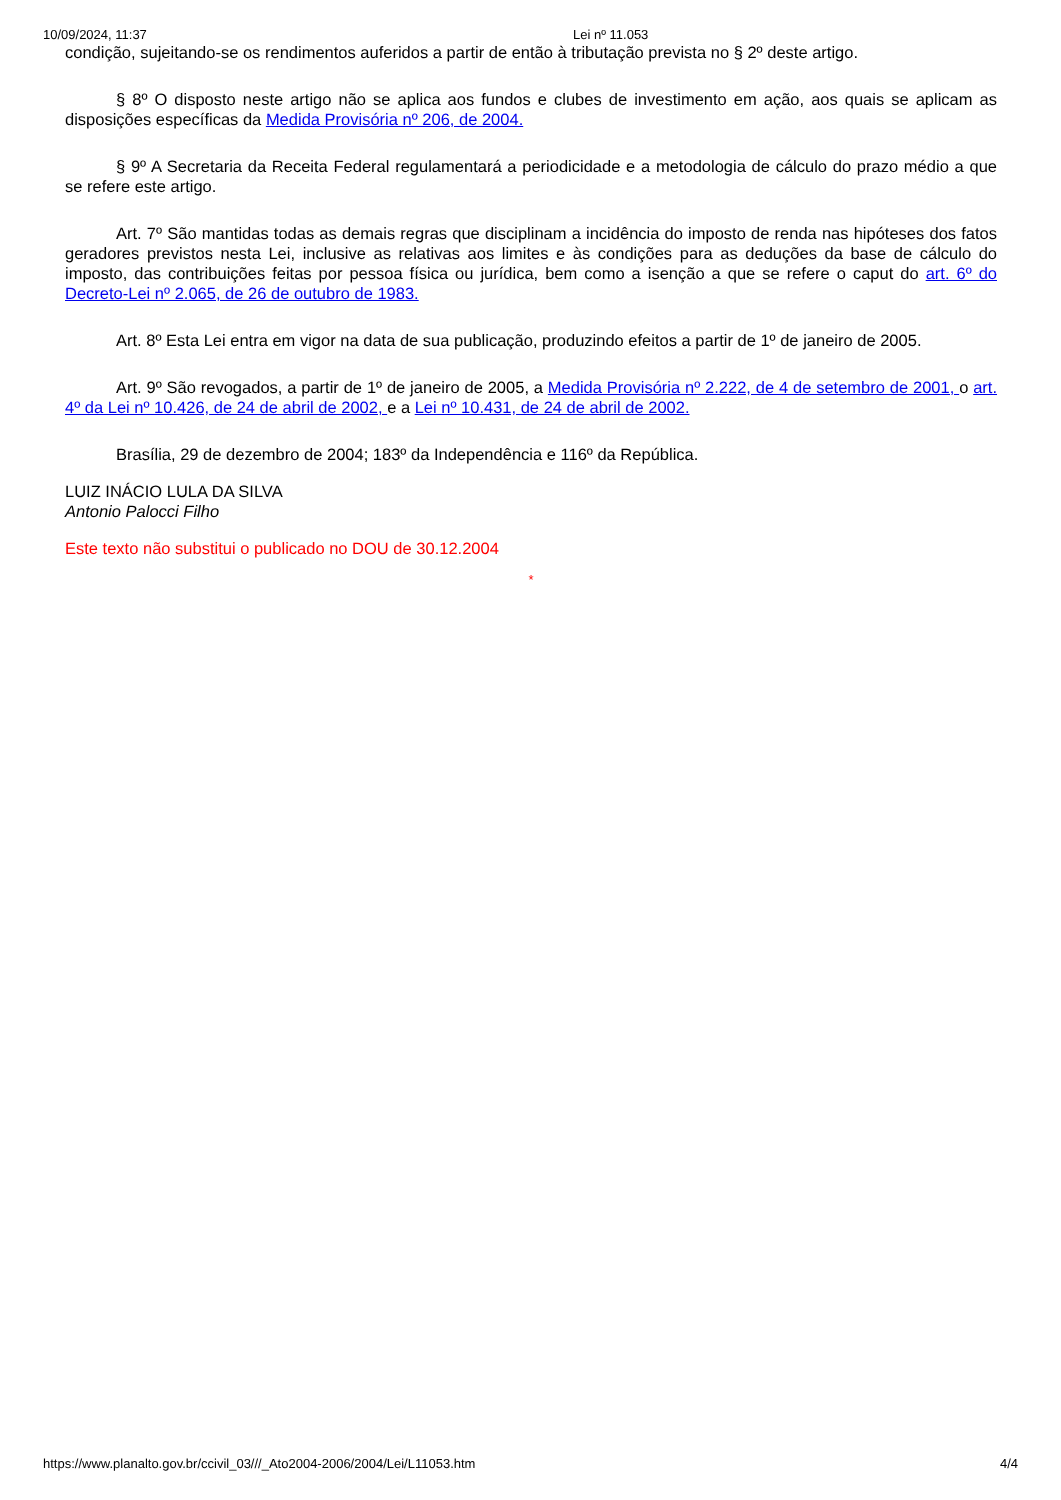10/09/2024, 11:37 Lei nº 11.053
condição, sujeitando-se os rendimentos auferidos a partir de então à tributação prevista no § 2º deste artigo.
§ 8º O disposto neste artigo não se aplica aos fundos e clubes de investimento em ação, aos quais se aplicam as disposições específicas da Medida Provisória nº 206, de 2004.
§ 9º A Secretaria da Receita Federal regulamentará a periodicidade e a metodologia de cálculo do prazo médio a que se refere este artigo.
Art. 7º São mantidas todas as demais regras que disciplinam a incidência do imposto de renda nas hipóteses dos fatos geradores previstos nesta Lei, inclusive as relativas aos limites e às condições para as deduções da base de cálculo do imposto, das contribuições feitas por pessoa física ou jurídica, bem como a isenção a que se refere o caput do art. 6º do Decreto-Lei nº 2.065, de 26 de outubro de 1983.
Art. 8º Esta Lei entra em vigor na data de sua publicação, produzindo efeitos a partir de 1º de janeiro de 2005.
Art. 9º São revogados, a partir de 1º de janeiro de 2005, a Medida Provisória nº 2.222, de 4 de setembro de 2001, o art. 4º da Lei nº 10.426, de 24 de abril de 2002, e a Lei nº 10.431, de 24 de abril de 2002.
Brasília, 29 de dezembro de 2004; 183º da Independência e 116º da República.
LUIZ INÁCIO LULA DA SILVA
Antonio Palocci Filho
Este texto não substitui o publicado no DOU de 30.12.2004
*
https://www.planalto.gov.br/ccivil_03///_Ato2004-2006/2004/Lei/L11053.htm 4/4